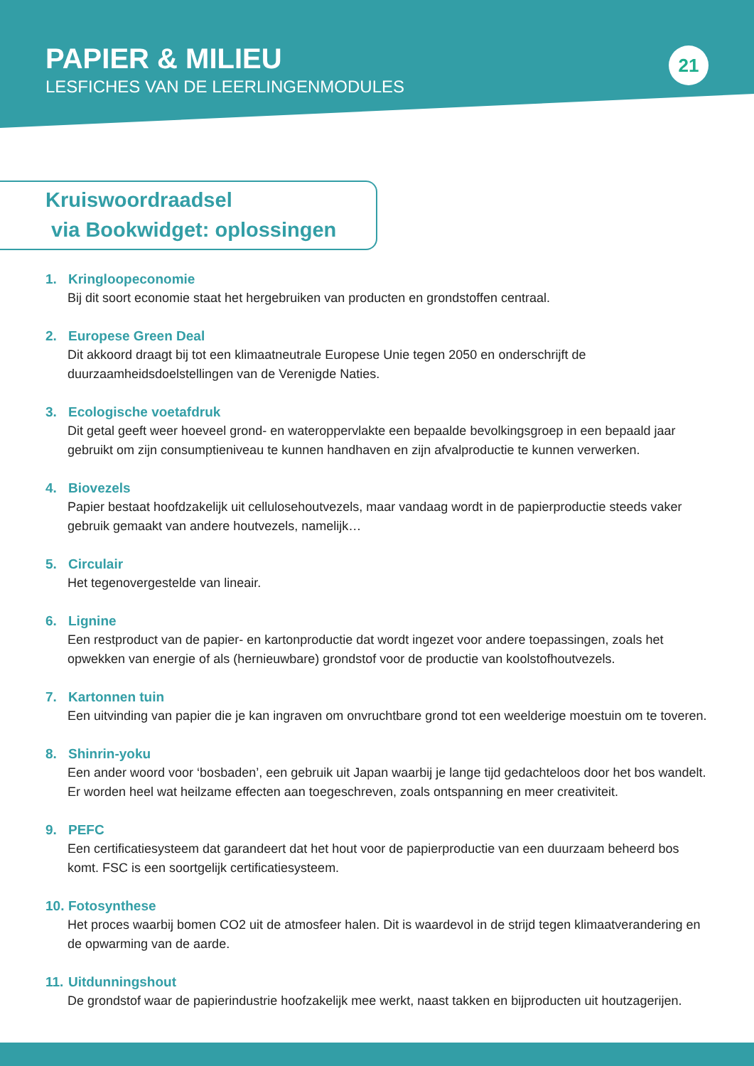PAPIER & MILIEU
LESFICHES VAN DE LEERLINGENMODULES
21
Kruiswoordraadsel
via Bookwidget: oplossingen
1. Kringloopeconomie
Bij dit soort economie staat het hergebruiken van producten en grondstoffen centraal.
2. Europese Green Deal
Dit akkoord draagt bij tot een klimaatneutrale Europese Unie tegen 2050 en onderschrijft de duurzaamheidsdoelstellingen van de Verenigde Naties.
3. Ecologische voetafdruk
Dit getal geeft weer hoeveel grond- en wateroppervlakte een bepaalde bevolkingsgroep in een bepaald jaar gebruikt om zijn consumptieniveau te kunnen handhaven en zijn afvalproductie te kunnen verwerken.
4. Biovezels
Papier bestaat hoofdzakelijk uit cellulosehoutvezels, maar vandaag wordt in de papierproductie steeds vaker gebruik gemaakt van andere houtvezels, namelijk…
5. Circulair
Het tegenovergestelde van lineair.
6. Lignine
Een restproduct van de papier- en kartonproductie dat wordt ingezet voor andere toepassingen, zoals het opwekken van energie of als (hernieuwbare) grondstof voor de productie van koolstofhoutvezels.
7. Kartonnen tuin
Een uitvinding van papier die je kan ingraven om onvruchtbare grond tot een weelderige moestuin om te toveren.
8. Shinrin-yoku
Een ander woord voor ‘bosbaden’, een gebruik uit Japan waarbij je lange tijd gedachteloos door het bos wandelt. Er worden heel wat heilzame effecten aan toegeschreven, zoals ontspanning en meer creativiteit.
9. PEFC
Een certificatiesysteem dat garandeert dat het hout voor de papierproductie van een duurzaam beheerd bos komt. FSC is een soortgelijk certificatiesysteem.
10. Fotosynthese
Het proces waarbij bomen CO2 uit de atmosfeer halen. Dit is waardevol in de strijd tegen klimaatverandering en de opwarming van de aarde.
11. Uitdunningshout
De grondstof waar de papierindustrie hoofzakelijk mee werkt, naast takken en bijproducten uit houtzagerijen.